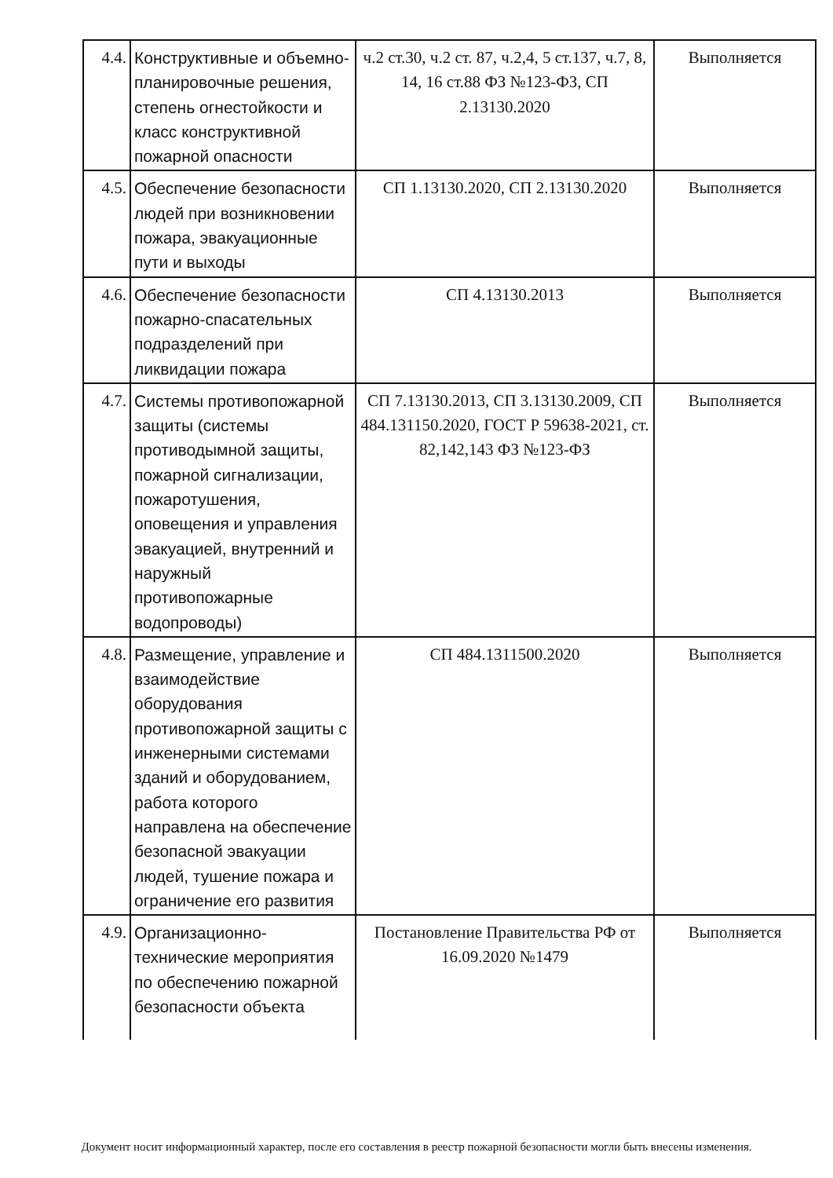| 4.4. | Конструктивные и объемно-планировочные решения, степень огнестойкости и класс конструктивной пожарной опасности | ч.2 ст.30, ч.2 ст. 87, ч.2,4, 5 ст.137, ч.7, 8, 14, 16 ст.88 ФЗ №123-ФЗ, СП 2.13130.2020 | Выполняется |
| 4.5. | Обеспечение безопасности людей при возникновении пожара, эвакуационные пути и выходы | СП 1.13130.2020, СП 2.13130.2020 | Выполняется |
| 4.6. | Обеспечение безопасности пожарно-спасательных подразделений при ликвидации пожара | СП 4.13130.2013 | Выполняется |
| 4.7. | Системы противопожарной защиты (системы противодымной защиты, пожарной сигнализации, пожаротушения, оповещения и управления эвакуацией, внутренний и наружный противопожарные водопроводы) | СП 7.13130.2013, СП 3.13130.2009, СП 484.131150.2020, ГОСТ Р 59638-2021, ст. 82,142,143 ФЗ №123-ФЗ | Выполняется |
| 4.8. | Размещение, управление и взаимодействие оборудования противопожарной защиты с инженерными системами зданий и оборудованием, работа которого направлена на обеспечение безопасной эвакуации людей, тушение пожара и ограничение его развития | СП 484.1311500.2020 | Выполняется |
| 4.9. | Организационно-технические мероприятия по обеспечению пожарной безопасности объекта | Постановление Правительства РФ от 16.09.2020 №1479 | Выполняется |
Документ носит информационный характер, после его составления в реестр пожарной безопасности могли быть внесены изменения.